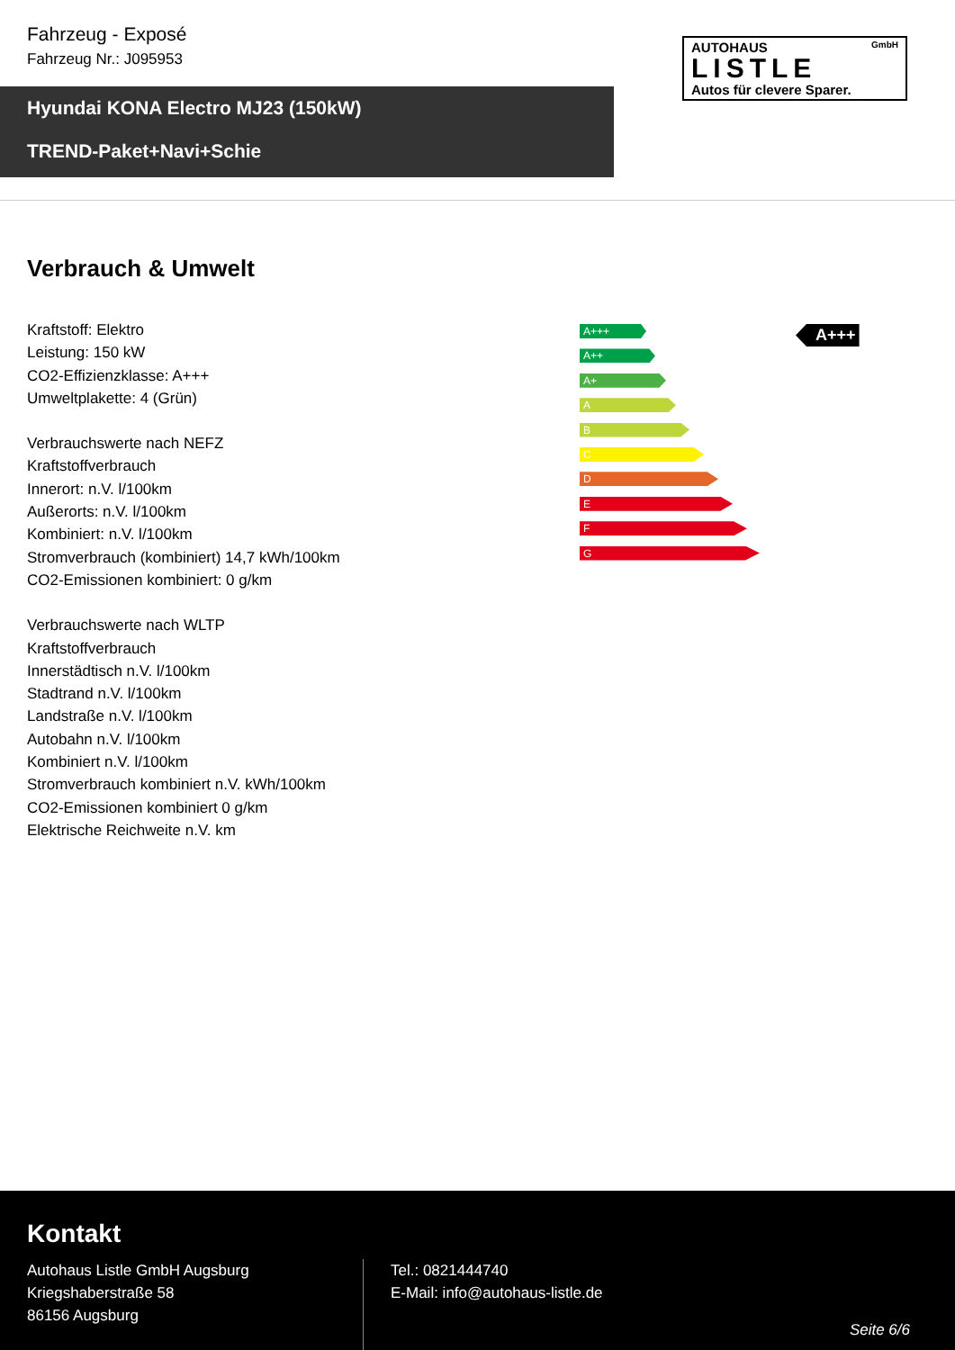Fahrzeug - Exposé
Fahrzeug Nr.: J095953
AUTOHAUS GmbH
LISTLE
Autos für clevere Sparer.
Hyundai KONA Electro MJ23 (150kW)
TREND-Paket+Navi+Schie
Verbrauch & Umwelt
Kraftstoff: Elektro
Leistung: 150 kW
CO2-Effizienzklasse: A+++
Umweltplakette: 4 (Grün)
Verbrauchswerte nach NEFZ
Kraftstoffverbrauch
Innerort: n.V. l/100km
Außerorts: n.V. l/100km
Kombiniert: n.V. l/100km
Stromverbrauch (kombiniert) 14,7 kWh/100km
CO2-Emissionen kombiniert: 0 g/km
Verbrauchswerte nach WLTP
Kraftstoffverbrauch
Innerstädtisch n.V. l/100km
Stadtrand n.V. l/100km
Landstraße n.V. l/100km
Autobahn n.V. l/100km
Kombiniert n.V. l/100km
Stromverbrauch kombiniert n.V. kWh/100km
CO2-Emissionen kombiniert 0 g/km
Elektrische Reichweite n.V. km
A+++
A++
A+
A
B
C
D
E
F
G
A+++
Kontakt
Autohaus Listle GmbH Augsburg
Kriegshaberstraße 58
86156 Augsburg
Tel.: 0821444740
E-Mail: info@autohaus-listle.de
Seite 6/6